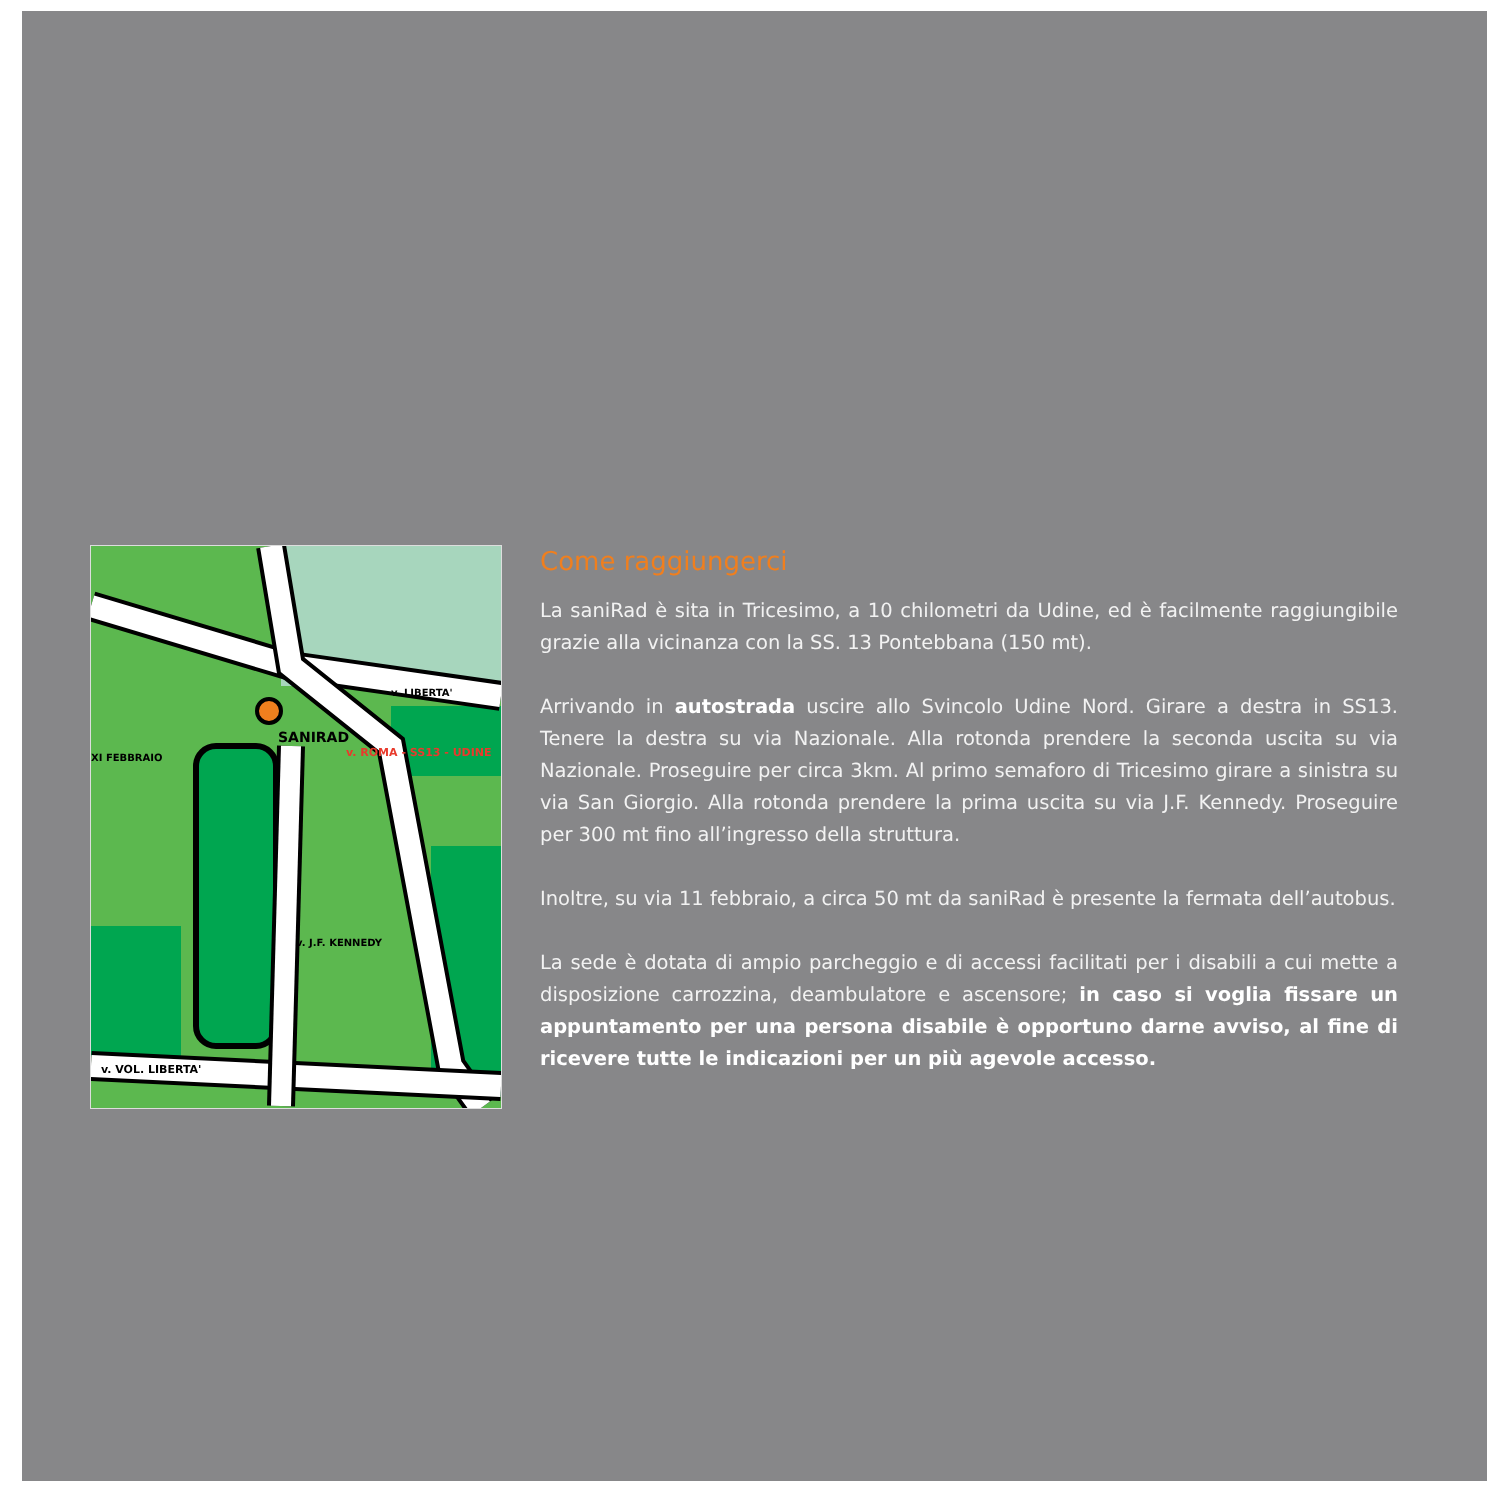SANIRAD
v. ROMA - SS13 - UDINE
v. VOL. LIBERTA'
v. LIBERTA'
v. J.F. KENNEDY
XI FEBBRAIO
Come raggiungerci
La saniRad è sita in Tricesimo, a 10 chilometri da Udine, ed è facilmente raggiungibile grazie alla vicinanza con la SS. 13 Pontebbana (150 mt).
Arrivando in autostrada uscire allo Svincolo Udine Nord. Girare a destra in SS13. Tenere la destra su via Nazionale. Alla rotonda prendere la seconda uscita su via Nazionale. Proseguire per circa 3km. Al primo semaforo di Tricesimo girare a sinistra su via San Giorgio. Alla rotonda prendere la prima uscita su via J.F. Kennedy. Proseguire per 300 mt fino all’ingresso della struttura.
Inoltre, su via 11 febbraio, a circa 50 mt da saniRad è presente la fermata dell’autobus.
La sede è dotata di ampio parcheggio e di accessi facilitati per i disabili a cui mette a disposizione carrozzina, deambulatore e ascensore; in caso si voglia fissare un appuntamento per una persona disabile è opportuno darne avviso, al fine di ricevere tutte le indicazioni per un più agevole accesso.